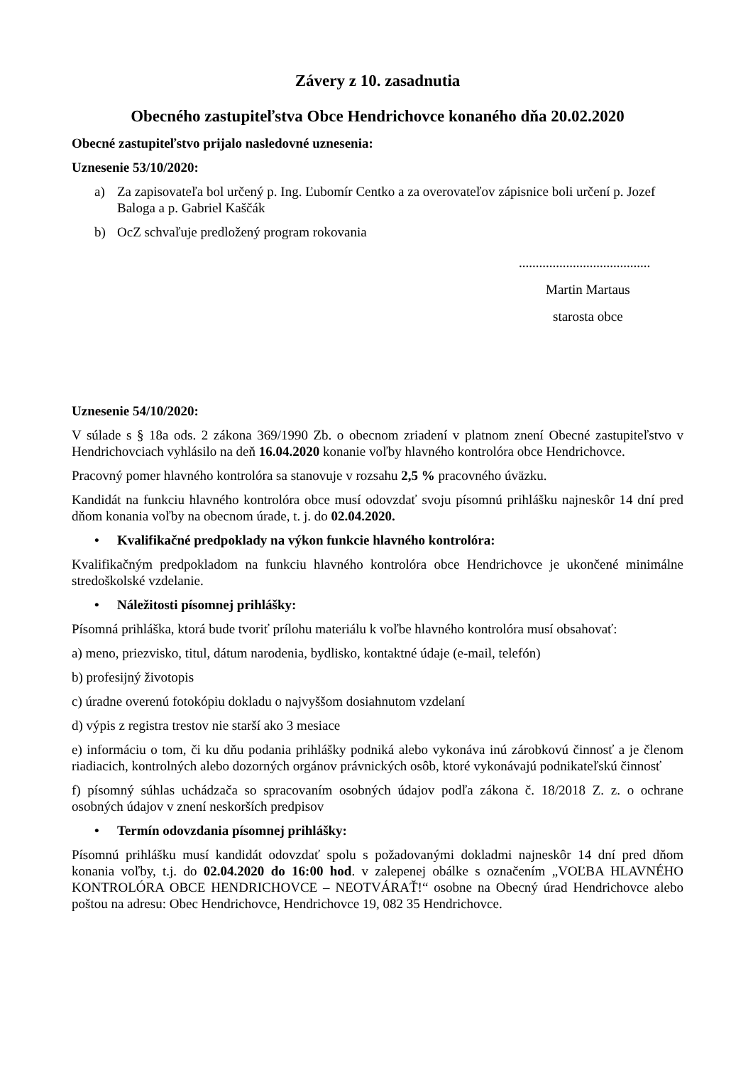Závery z 10. zasadnutia
Obecného zastupiteľstva Obce Hendrichovce konaného dňa 20.02.2020
Obecné zastupiteľstvo prijalo nasledovné uznesenia:
Uznesenie 53/10/2020:
a) Za zapisovateľa bol určený p. Ing. Ľubomír Centko a za overovateľov zápisnice boli určení p. Jozef Baloga a p. Gabriel Kaščák
b) OcZ schvaľuje predložený program rokovania
.......................................
Martin Martaus
starosta obce
Uznesenie 54/10/2020:
V súlade s § 18a ods. 2 zákona 369/1990 Zb. o obecnom zriadení v platnom znení Obecné zastupiteľstvo v Hendrichovciach vyhlásilo na deň 16.04.2020 konanie voľby hlavného kontrolóra obce Hendrichovce.
Pracovný pomer hlavného kontrolóra sa stanovuje v rozsahu 2,5 % pracovného úväzku.
Kandidát na funkciu hlavného kontrolóra obce musí odovzdať svoju písomnú prihlášku najneskôr 14 dní pred dňom konania voľby na obecnom úrade, t. j. do 02.04.2020.
• Kvalifikačné predpoklady na výkon funkcie hlavného kontrolóra:
Kvalifikačným predpokladom na funkciu hlavného kontrolóra obce Hendrichovce je ukončené minimálne stredoškolské vzdelanie.
• Náležitosti písomnej prihlášky:
Písomná prihláška, ktorá bude tvoriť prílohu materiálu k voľbe hlavného kontrolóra musí obsahovať:
a) meno, priezvisko, titul, dátum narodenia, bydlisko, kontaktné údaje (e-mail, telefón)
b) profesijný životopis
c) úradne overenú fotokópiu dokladu o najvyššom dosiahnutom vzdelaní
d) výpis z registra trestov nie starší ako 3 mesiace
e) informáciu o tom, či ku dňu podania prihlášky podniká alebo vykonáva inú zárobkovú činnosť a je členom riadiacich, kontrolných alebo dozorných orgánov právnických osôb, ktoré vykonávajú podnikateľskú činnosť
f) písomný súhlas uchádzača so spracovaním osobných údajov podľa zákona č. 18/2018 Z. z. o ochrane osobných údajov v znení neskorších predpisov
• Termín odovzdania písomnej prihlášky:
Písomnú prihlášku musí kandidát odovzdať spolu s požadovanými dokladmi najneskôr 14 dní pred dňom konania voľby, t.j. do 02.04.2020 do 16:00 hod. v zalepenej obálke s označením „VOĽBA HLAVNÉHO KONTROLÓRA OBCE HENDRICHOVCE – NEOTVÁRAŤ!“ osobne na Obecný úrad Hendrichovce alebo poštou na adresu: Obec Hendrichovce, Hendrichovce 19, 082 35 Hendrichovce.